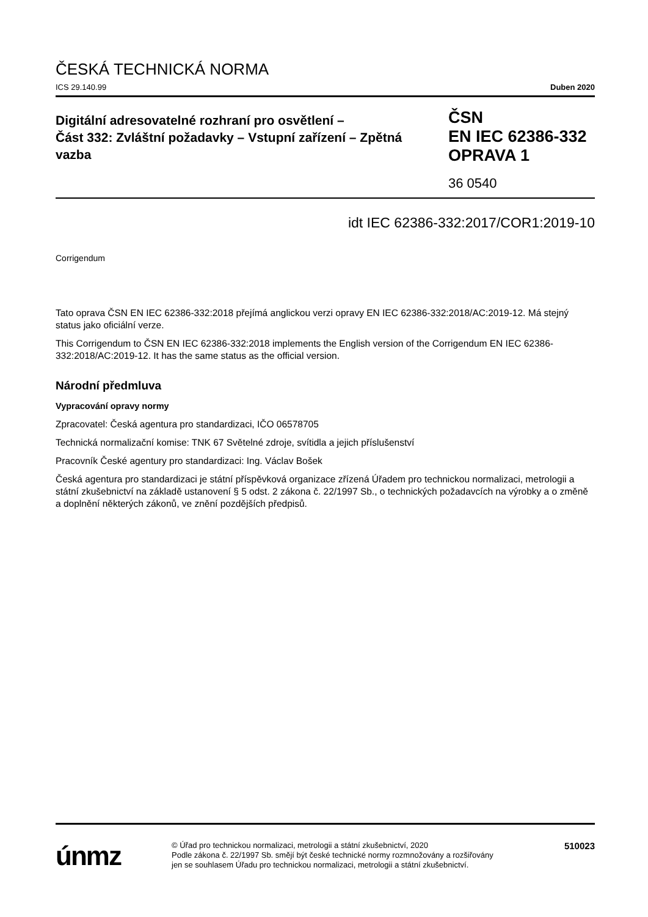ČESKÁ TECHNICKÁ NORMA
ICS 29.140.99 Duben 2020
Digitální adresovatelné rozhraní pro osvětlení –
Část 332: Zvláštní požadavky – Vstupní zařízení – Zpětná vazba
ČSN
EN IEC 62386-332
OPRAVA 1
36 0540
idt IEC 62386-332:2017/COR1:2019-10
Corrigendum
Tato oprava ČSN EN IEC 62386-332:2018 přejímá anglickou verzi opravy EN IEC 62386-332:2018/AC:2019-12. Má stejný status jako oficiální verze.
This Corrigendum to ČSN EN IEC 62386-332:2018 implements the English version of the Corrigendum EN IEC 62386-332:2018/AC:2019-12. It has the same status as the official version.
Národní předmluva
Vypracování opravy normy
Zpracovatel: Česká agentura pro standardizaci, IČO 06578705
Technická normalizační komise: TNK 67 Světelné zdroje, svítidla a jejich příslušenství
Pracovník České agentury pro standardizaci: Ing. Václav Bošek
Česká agentura pro standardizaci je státní příspěvková organizace zřízená Úřadem pro technickou normalizaci, metrologii a státní zkušebnictví na základě ustanovení § 5 odst. 2 zákona č. 22/1997 Sb., o technických požadavcích na výrobky a o změně a doplnění některých zákonů, ve znění pozdějších předpisů.
únmz
© Úřad pro technickou normalizaci, metrologii a státní zkušebnictví, 2020
Podle zákona č. 22/1997 Sb. smějí být české technické normy rozmnožovány a rozšiřovány
jen se souhlasem Úřadu pro technickou normalizaci, metrologii a státní zkušebnictví.
510023